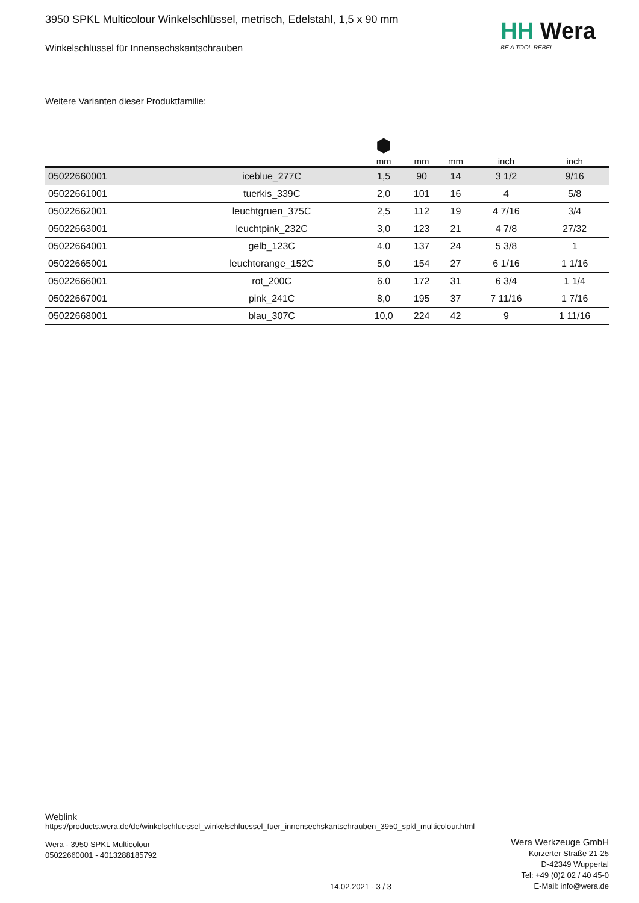HH Wera
BE A TOOL REBEL
3950 SPKL Multicolour Winkelschlüssel, metrisch, Edelstahl, 1,5 x 90 mm
Winkelschlüssel für Innensechskantschrauben
Weitere Varianten dieser Produktfamilie:
| | | ⬢ mm | mm | mm | inch | inch |
| --- | --- | --- | --- | --- | --- | --- |
| 05022660001 | iceblue_277C | 1,5 | 90 | 14 | 3 1/2 | 9/16 |
| 05022661001 | tuerkis_339C | 2,0 | 101 | 16 | 4 | 5/8 |
| 05022662001 | leuchtgruen_375C | 2,5 | 112 | 19 | 4 7/16 | 3/4 |
| 05022663001 | leuchtpink_232C | 3,0 | 123 | 21 | 4 7/8 | 27/32 |
| 05022664001 | gelb_123C | 4,0 | 137 | 24 | 5 3/8 | 1 |
| 05022665001 | leuchtorange_152C | 5,0 | 154 | 27 | 6 1/16 | 1 1/16 |
| 05022666001 | rot_200C | 6,0 | 172 | 31 | 6 3/4 | 1 1/4 |
| 05022667001 | pink_241C | 8,0 | 195 | 37 | 7 11/16 | 1 7/16 |
| 05022668001 | blau_307C | 10,0 | 224 | 42 | 9 | 1 11/16 |
Weblink
https://products.wera.de/de/winkelschluessel_winkelschluessel_fuer_innensechskantschrauben_3950_spkl_multicolour.html
Wera - 3950 SPKL Multicolour
05022660001 - 4013288185792
Wera Werkzeuge GmbH
Korzerter Straße 21-25
D-42349 Wuppertal
Tel: +49 (0)2 02 / 40 45-0
E-Mail: info@wera.de
14.02.2021 - 3 / 3